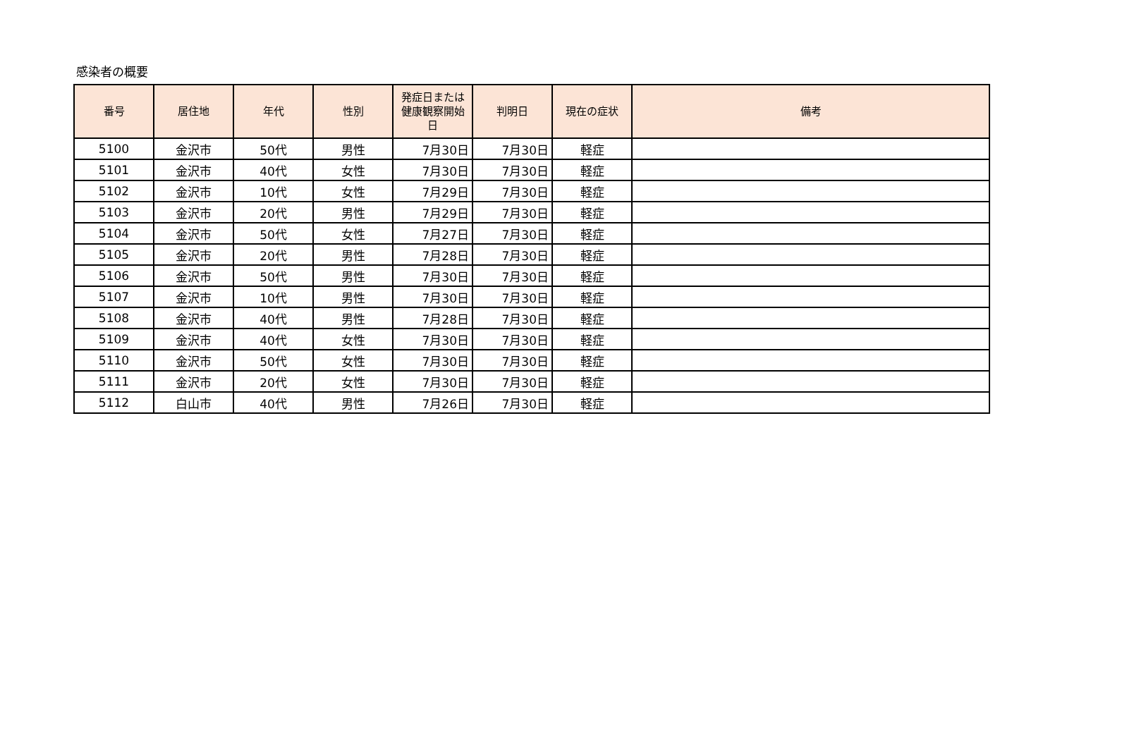感染者の概要
| 番号 | 居住地 | 年代 | 性別 | 発症日または健康観察開始日 | 判明日 | 現在の症状 | 備考 |
| --- | --- | --- | --- | --- | --- | --- | --- |
| 5100 | 金沢市 | 50代 | 男性 | 7月30日 | 7月30日 | 軽症 | |
| 5101 | 金沢市 | 40代 | 女性 | 7月30日 | 7月30日 | 軽症 | |
| 5102 | 金沢市 | 10代 | 女性 | 7月29日 | 7月30日 | 軽症 | |
| 5103 | 金沢市 | 20代 | 男性 | 7月29日 | 7月30日 | 軽症 | |
| 5104 | 金沢市 | 50代 | 女性 | 7月27日 | 7月30日 | 軽症 | |
| 5105 | 金沢市 | 20代 | 男性 | 7月28日 | 7月30日 | 軽症 | |
| 5106 | 金沢市 | 50代 | 男性 | 7月30日 | 7月30日 | 軽症 | |
| 5107 | 金沢市 | 10代 | 男性 | 7月30日 | 7月30日 | 軽症 | |
| 5108 | 金沢市 | 40代 | 男性 | 7月28日 | 7月30日 | 軽症 | |
| 5109 | 金沢市 | 40代 | 女性 | 7月30日 | 7月30日 | 軽症 | |
| 5110 | 金沢市 | 50代 | 女性 | 7月30日 | 7月30日 | 軽症 | |
| 5111 | 金沢市 | 20代 | 女性 | 7月30日 | 7月30日 | 軽症 | |
| 5112 | 白山市 | 40代 | 男性 | 7月26日 | 7月30日 | 軽症 | |